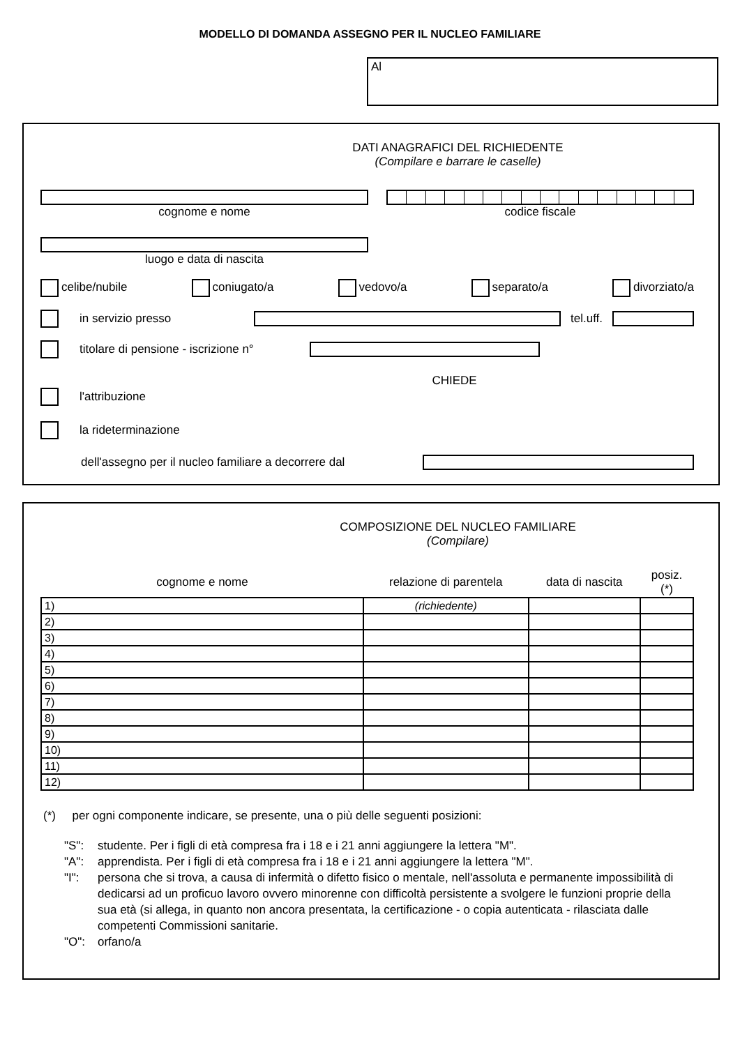MODELLO DI DOMANDA ASSEGNO PER IL NUCLEO FAMILIARE
Al
DATI ANAGRAFICI DEL RICHIEDENTE
(Compilare e barrare le caselle)
cognome e nome codice fiscale
luogo e data di nascita
celibe/nubile coniugato/a vedovo/a separato/a divorziato/a
in servizio presso tel.uff.
titolare di pensione - iscrizione n°
CHIEDE
l'attribuzione
la rideterminazione
dell'assegno per il nucleo familiare a decorrere dal
COMPOSIZIONE DEL NUCLEO FAMILIARE
(Compilare)
| cognome e nome | relazione di parentela | data di nascita | posiz. (*) |
| --- | --- | --- | --- |
| 1) | (richiedente) | | |
| 2) | | | |
| 3) | | | |
| 4) | | | |
| 5) | | | |
| 6) | | | |
| 7) | | | |
| 8) | | | |
| 9) | | | |
| 10) | | | |
| 11) | | | |
| 12) | | | |
(*) per ogni componente indicare, se presente, una o più delle seguenti posizioni:
| "S": | studente. Per i figli di età compresa fra i 18 e i 21 anni aggiungere la lettera "M". |
| "A": | apprendista. Per i figli di età compresa fra i 18 e i 21 anni aggiungere la lettera "M". |
| "I": | persona che si trova, a causa di infermità o difetto fisico o mentale, nell'assoluta e permanente impossibilità di dedicarsi ad un proficuo lavoro ovvero minorenne con difficoltà persistente a svolgere le funzioni proprie della sua età (si allega, in quanto non ancora presentata, la certificazione - o copia autenticata - rilasciata dalle competenti Commissioni sanitarie. |
| "O": | orfano/a |